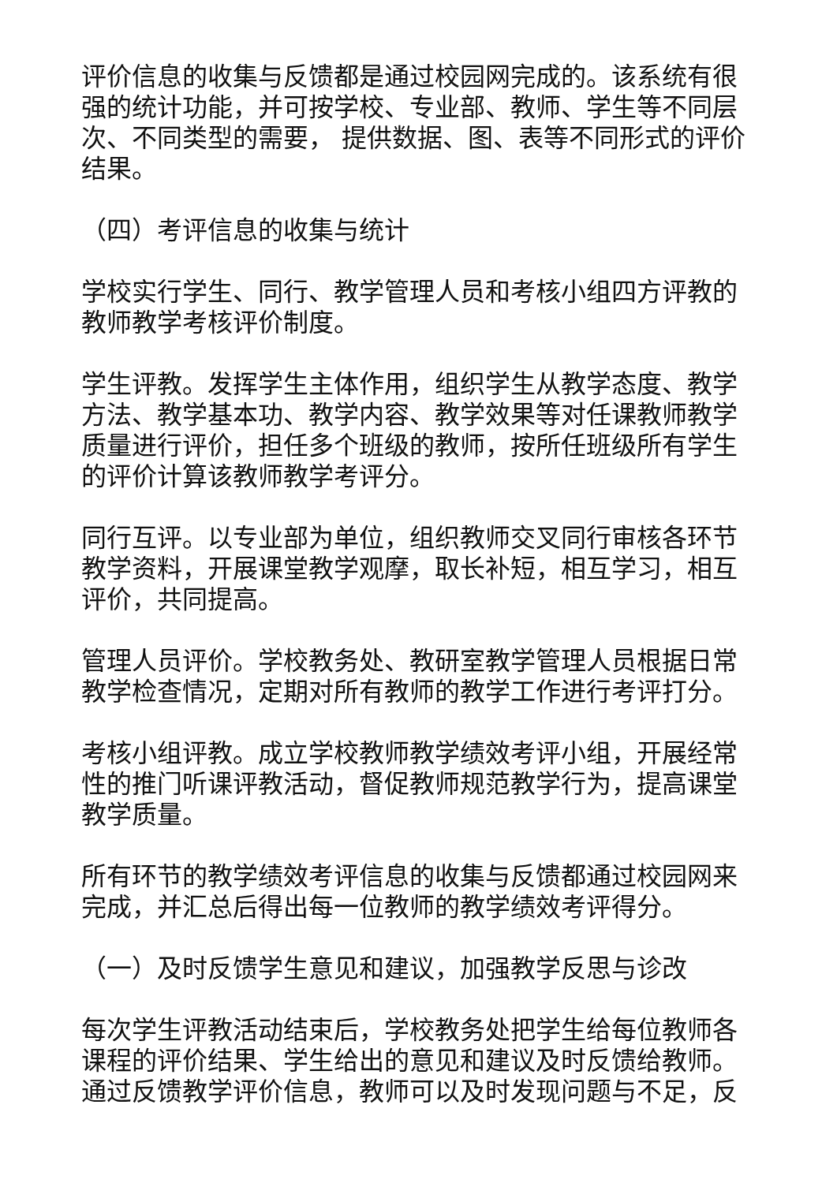评价信息的收集与反馈都是通过校园网完成的。该系统有很强的统计功能，并可按学校、专业部、教师、学生等不同层次、不同类型的需要， 提供数据、图、表等不同形式的评价结果。
（四）考评信息的收集与统计
学校实行学生、同行、教学管理人员和考核小组四方评教的教师教学考核评价制度。
学生评教。发挥学生主体作用，组织学生从教学态度、教学方法、教学基本功、教学内容、教学效果等对任课教师教学质量进行评价，担任多个班级的教师，按所任班级所有学生的评价计算该教师教学考评分。
同行互评。以专业部为单位，组织教师交叉同行审核各环节教学资料，开展课堂教学观摩，取长补短，相互学习，相互评价，共同提高。
管理人员评价。学校教务处、教研室教学管理人员根据日常教学检查情况，定期对所有教师的教学工作进行考评打分。
考核小组评教。成立学校教师教学绩效考评小组，开展经常性的推门听课评教活动，督促教师规范教学行为，提高课堂教学质量。
所有环节的教学绩效考评信息的收集与反馈都通过校园网来完成，并汇总后得出每一位教师的教学绩效考评得分。
（一）及时反馈学生意见和建议，加强教学反思与诊改
每次学生评教活动结束后，学校教务处把学生给每位教师各课程的评价结果、学生给出的意见和建议及时反馈给教师。通过反馈教学评价信息，教师可以及时发现问题与不足，反